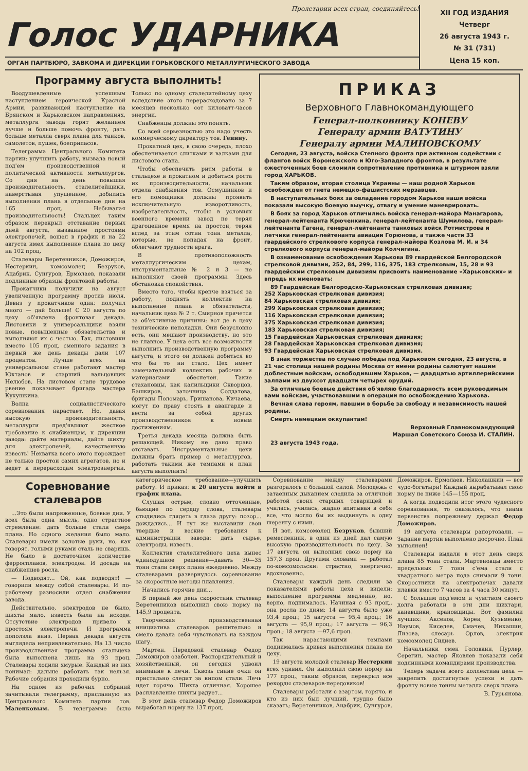Пролетарии всех стран, соединяйтесь!
Голос УДАРНИКА
ОРГАН ПАРТБЮРО, ЗАВКОМА И ДИРЕКЦИИ ГОРЬКОВСКОГО МЕТАЛЛУРГИЧЕСКОГО ЗАВОДА
XII ГОД ИЗДАНИЯ
Четверг
26 августа 1943 г.
№ 31 (731)
Цена 15 коп.
Программу августа выполнить!
Воодушевленные успешным наступлением героической Красной Армии, развивающей наступление на Брянском и Харьковском направлениях, металлурги завода горят желанием лучше и больше помочь фронту, дать больше металла сверх плана для танков, самолетов, пушек, боеприпасов.
Телеграмма Центрального Комитета партии: улучшить работу, вызвала новый под'ем производственной и политической активности металлургов. Со дня на день повышая производительность, сталелитейщики, наверстывая упущенное, добились выполнения плана в отдельные дни на 165 проц. Небывалая производительность! Стальцех таким образом перекрыл отставание первых дней августа, вызванное простоями электропечей, вошел в график и на 22 августа имел выполнение плана по цеху на 102 проц.
Сталевары Веретенников, Доможиров, Нестеркин, комсомолец Безруков, Ацабрик, Сунгуров, Ермолаев, показали подлинные образцы фронтовой работы.
Прокатчики получили на август увеличенную программу против июля. Девиз у прокатчиков один: получил много — дай больше! С 20 августа по цеху об'явлена фронтовая декада. Листовики и универсальщики взяли новые, повышенные обязательства и выполняют их с честью. Так, листовики вместо 105 проц. сменного задания в первый же день декады дали 107 процентов. Лучше всех на универсальном стане работают мастер Юхтанов и старший вальцовщик Нелюбов. На листовом стане трудовое рвение показывает бригада мастера Кукушкина.
Волна социалистического соревнования нарастает. Но, давая высокую производительность, металлурги пред'являют жесткое требование к снабженцам, к дирекции завода: дайте материалы, дайте шихту для электропечей, качественную известь! Нехватка всего этого порождает не только простои самих агрегатов, но и ведет к перерасходам электроэнергии. Только по одному сталелитейному цеху вследствие этого перерасходовано за 7 месяцев несколько сот киловатт-часов энергии.
Снабженцы должны это понять.
Со всей серьезностью это надо учесть коммерческому директору тов. Генину.
Прокатный цех, в свою очередь, плохо обеспечивается слитками и валками для листового стана.
Чтобы обеспечить ритм работы в стальцехе и прокатном и добиться роста их производительности, начальник отдела снабжения тов. Осмушников и его помощники должны проявить исключительную изворотливость, изобретательность, чтобы в условиях военного времени завод не терял драгоценное время на простои, теряя вслед за этим сотни тонн металла, которые, не попадая на фронт, облегчают трудности врага.
В противоположность металлургическим цехам, инструментальные № 2 и 3 — не выполняют своей программы. Здесь обстановка спокойствия.
Вместо того, чтобы крепче взяться за работу, поднять коллектив на выполнение плана и обязательств, начальник цеха № 2 т. Смирнов прячется за об'ективные причины: вот де в цеху технические неполадки. Они безусловно есть, они мешают производству, но это не главное. У цеха есть все возможности выполнить производственную программу августа, и этого он должен добиться во что бы то ни стало. Цех имеет замечательный коллектив рабочих и материалами обеспечен. Такие стахановцы, как калильщики Скворцов, Башкиров, заточница Солдатова, бригады Поломарь, Гришанова, Кичаева, могут по праву стоять в авангарде и вести за собой других производственников к новым достижениям.
Третья декада месяца должна быть решающей. Никому не дано право отставать. Инструментальные цехи должны брать пример с металлургов, работать такими же темпами и план августа выполнить!
ПРИКАЗ
Верховного Главнокомандующего
Генерал-полковнику КОНЕВУ
Генералу армии ВАТУТИНУ
Генералу армии МАЛИНОВСКОМУ
Сегодня, 23 августа, войска Степного фронта при активном содействии с флангов войск Воронежского и Юго-Западного фронтов, в результате ожесточенных боев сломили сопротивление противника и штурмом взяли город ХАРЬКОВ.
Таким образом, вторая столица Украины — наш родной Харьков освобожден от гнета немецко-фашистских мерзавцев.
В наступательных боях за овладение городом Харьков наши войска показали высокую боевую выучку, отвагу и умение маневрировать.
В боях за город Харьков отличились войска генерал-майора Манагарова, генерал-лейтенанта Крюченкина, генерал-лейтенанта Шумилова, генерал-лейтенанта Гагена, генерал-лейтенанта танковых войск Ротмистрова и летчики генерал-лейтенанта авиации Горюнова, а также части 33 гвардейского стрелкового корпуса генерал-майора Козлова М. И. и 34 стрелкового корпуса генерал-майора Колчигина.
В ознаменование освобождения Харькова 89 гвардейской Белгородской стрелковой дивизии, 252, 84, 299, 116, 375, 183 стрелковым, 15, 28 и 93 гвардейским стрелковым дивизиям присвоить наименование «Харьковских» и впредь их именовать:
89 Гвардейская Белгородско-Харьковская стрелковая дивизия;
252 Харьковская стрелковая дивизия;
84 Харьковская стрелковая дивизия;
299 Харьковская стрелковая дивизия;
116 Харьковская стрелковая дивизия;
375 Харьковская стрелковая дивизия;
183 Харьковская стрелковая дивизия;
15 Гвардейская Харьковская стрелковая дивизия;
28 Гвардейская Харьковская стрелковая дивизия;
93 Гвардейская Харьковская стрелковая дивизия.
В знак торжества по случаю победы под Харьковом сегодня, 23 августа, в 21 час столица нашей родины Москва от имени родины салютует нашим доблестным войскам, освободившим Харьков, — двадцатью артиллерийскими залпами из двухсот двадцати четырех орудий.
За отличные боевые действия об'являю благодарность всем руководимым вами войскам, участвовавшим в операции по освобождению Харькова.
Вечная слава героям, павшим в борьбе за свободу и независимость нашей родины.
Смерть немецким оккупантам!
Верховный Главнокомандующий
Маршал Советского Союза И. СТАЛИН.
23 августа 1943 года.
Соревнование сталеваров
...Это были напряженные, боевые дни. У всех была одна мысль, одно страстное стремление: дать больше стали сверх плана. Но одного желания было мало. Сталевары имели золотые руки, но, как говорят, голыми руками сталь не сваришь. Не было в достаточном количестве ферросплавов, электродов. И досада на снабженцев росла.
— Подводят... Ой, как подводят! — говорили между собой сталевары. И по-рабочему разносили отдел снабжения завода.
Действительно, электродов не было, шихты мало, известь была на исходе. Отсутствие электродов привело к простоям электропечи. И программа поползла вниз. Первая декада августа выглядела непривлекательно. На 13 число производственная программа стальцеха была выполнена лишь на 93 проц. Сталевары ходили хмурые. Каждый из них понимал: дальше работать так нельзя. Рабочие собрания проходили бурно.
На одном из рабочих собраний зачитывали телеграмму, присланную из Центрального Комитета партии тов. Маленковым. В телеграмме было категорическое требование—улучшить работу. И приказ: к 20 августа войти в график плана.
Слушая острые, словно отточенные, бьющие по сердцу слова, сталевары стыдились глядеть в глаза другу: позор... дождались... И тут же выставили свои твердые и веские требования к администрации завода: дать сырье, электроды, известь.
Коллектив сталелитейного цеха вынес единодушное решение—давать 30—35 тонн стали сверх плана ежедневно. Между сталеварами развернулось соревнование за скоростные методы плавления.
Начались горячие дни...
В первый же день скоростник сталевар Веретенников выполнил свою норму на 145,9 процента.
Творческая производственная инициатива сталеваров решительно и смело давала себя чувствовать на каждом шагу.
Мартен. Передовой сталевар Федор Доможиров озабочен. Распорядительный и хозяйственный, он сегодня удвоил внимание к печи. Сквозь синие очки он пристально следит за кипом стали. Печь идет горячо. Шихта отличная. Хорошее расплавление шихты радует...
В этот день сталевар Федор Доможиров выработал норму на 137 проц.
Соревнование между сталеварами разгоралось с большой силой. Молодежь с затаенным дыханием следила за отличной работой своих старших товарищей и училась, училась, жадно впитывая в себя все, что могло бы их выдвинуть в одну шеренгу с ними.
И вот, комсомолец Безруков, бывший ремесленник, в один из дней дал самую высокую производительность по цеху. За 17 августа он выполнил свою норму на 157,3 проц. Другими словами — работал по-комсомольски: страстно, энергично, вдохновенно.
Сталевары каждый день следили за показателями работы цеха и видели: выполнение программы медленно, но, верно, поднималось. Начиная с 93 проц., она росла по дням: 14 августа было уже 93,4 проц.; 15 августа — 95,4 проц.; 16 августа — 95,9 проц.; 17 августа — 96,3 проц.; 18 августа —97,6 проц.
Так нарастающими темпами поднималась кривая выполнения плана по цеху.
19 августа молодой сталевар Нестеркин всех удивил. Он выполнил свою норму на 177 проц., таким образом, перекрыл все рекорды сталеваров-передовиков!
Сталевары работали с азартом, горячо, и кто из них был лучший, трудно было сказать; Веретенников, Ацабрик, Сунгуров, Доможиров, Ермолаев, Николашкин — все чудо-богатыри! Каждый вырабатывал свою норму не ниже 145—155 проц.
А когда подводили итог этого чудесного соревнования, то оказалось, что знамя первенства попрежнему держал Федор Доможиров.
19 августа сталевары рапортовали. — Задание партии выполнено досрочно. План выполнен!
Сталевары выдали в этот день сверх плана 85 тонн стали. Мартеновцы вместо предельных 7 тонн с'ема стали с квадратного метра пода снимали 9 тонн. Скоростники на электропечах давали плавки вместо 7 часов за 4 часа 30 минут.
С большим под'емом и чувством своего долга работали в эти дни шихтари, канавщики, крановщицы. Вот фамилии лучших: Аксенов, Хорев, Кузьменко, Наумов, Киселев, Смачев, Никашин, Лизова, слесарь Орлов, электрик комсомолец Сидиев.
Начальники смен Головкин, Пурлер, Серегин, мастер Яковлев показали себя подлинными командирами производства.
Теперь задача всего коллектива цеха — закрепить достигнутые успехи и дать фронту новые тонны металла сверх плана.
В. Гурьянова.